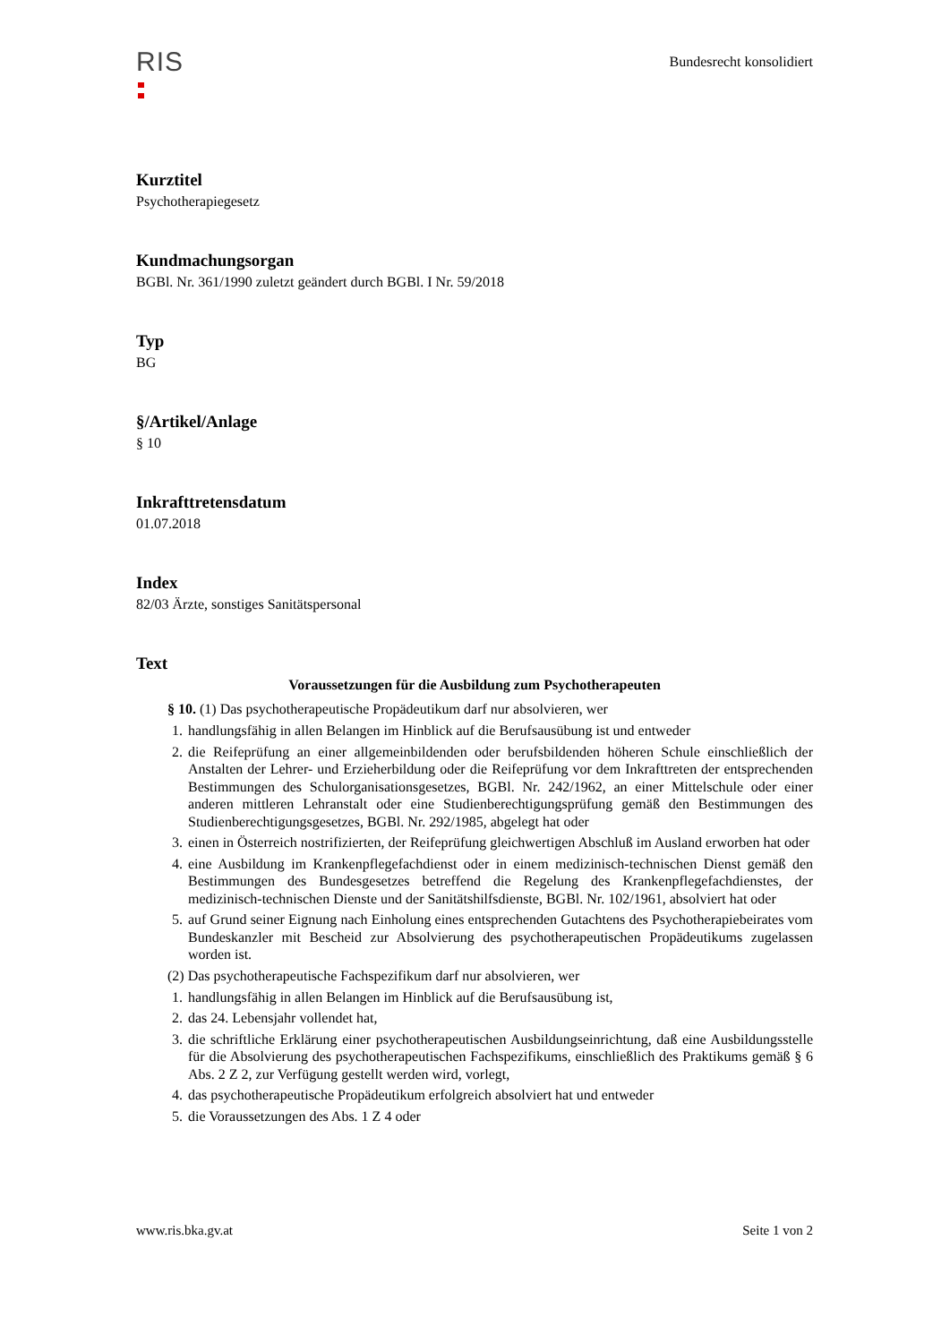RIS
Bundesrecht konsolidiert
Kurztitel
Psychotherapiegesetz
Kundmachungsorgan
BGBl. Nr. 361/1990 zuletzt geändert durch BGBl. I Nr. 59/2018
Typ
BG
§/Artikel/Anlage
§ 10
Inkrafttretensdatum
01.07.2018
Index
82/03 Ärzte, sonstiges Sanitätspersonal
Text
Voraussetzungen für die Ausbildung zum Psychotherapeuten
§ 10. (1) Das psychotherapeutische Propädeutikum darf nur absolvieren, wer
1. handlungsfähig in allen Belangen im Hinblick auf die Berufsausübung ist und entweder
2. die Reifeprüfung an einer allgemeinbildenden oder berufsbildenden höheren Schule einschließlich der Anstalten der Lehrer- und Erzieherbildung oder die Reifeprüfung vor dem Inkrafttreten der entsprechenden Bestimmungen des Schulorganisationsgesetzes, BGBl. Nr. 242/1962, an einer Mittelschule oder einer anderen mittleren Lehranstalt oder eine Studienberechtigungsprüfung gemäß den Bestimmungen des Studienberechtigungsgesetzes, BGBl. Nr. 292/1985, abgelegt hat oder
3. einen in Österreich nostrifizierten, der Reifeprüfung gleichwertigen Abschluß im Ausland erworben hat oder
4. eine Ausbildung im Krankenpflegefachdienst oder in einem medizinisch-technischen Dienst gemäß den Bestimmungen des Bundesgesetzes betreffend die Regelung des Krankenpflegefachdienstes, der medizinisch-technischen Dienste und der Sanitätshilfsdienste, BGBl. Nr. 102/1961, absolviert hat oder
5. auf Grund seiner Eignung nach Einholung eines entsprechenden Gutachtens des Psychotherapiebeirates vom Bundeskanzler mit Bescheid zur Absolvierung des psychotherapeutischen Propädeutikums zugelassen worden ist.
(2) Das psychotherapeutische Fachspezifikum darf nur absolvieren, wer
1. handlungsfähig in allen Belangen im Hinblick auf die Berufsausübung ist,
2. das 24. Lebensjahr vollendet hat,
3. die schriftliche Erklärung einer psychotherapeutischen Ausbildungseinrichtung, daß eine Ausbildungsstelle für die Absolvierung des psychotherapeutischen Fachspezifikums, einschließlich des Praktikums gemäß § 6 Abs. 2 Z 2, zur Verfügung gestellt werden wird, vorlegt,
4. das psychotherapeutische Propädeutikum erfolgreich absolviert hat und entweder
5. die Voraussetzungen des Abs. 1 Z 4 oder
www.ris.bka.gv.at Seite 1 von 2